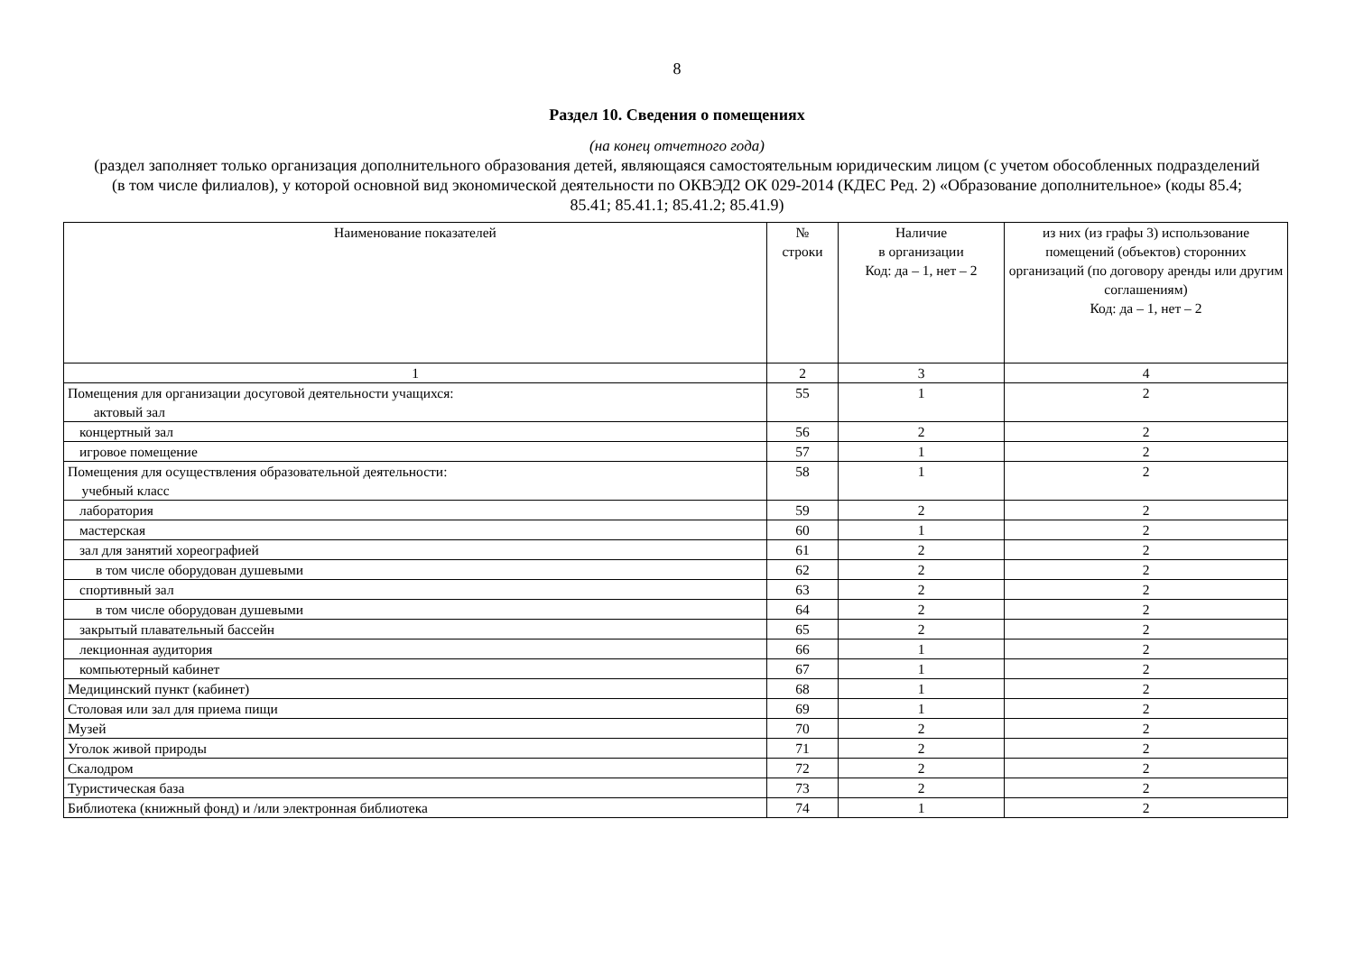8
Раздел 10. Сведения о помещениях
(на конец отчетного года)
(раздел заполняет только организация дополнительного образования детей, являющаяся самостоятельным юридическим лицом (с учетом обособленных подразделений (в том числе филиалов), у которой основной вид экономической деятельности по ОКВЭД2 ОК 029-2014 (КДЕС Ред. 2) «Образование дополнительное» (коды 85.4; 85.41; 85.41.1; 85.41.2; 85.41.9)
| Наименование показателей | № строки | Наличие в организации Код: да – 1, нет – 2 | из них (из графы 3) использование помещений (объектов) сторонних организаций (по договору аренды или другим соглашениям) Код: да – 1, нет – 2 |
| --- | --- | --- | --- |
| 1 | 2 | 3 | 4 |
| Помещения для организации досуговой деятельности учащихся: актовый зал | 55 | 1 | 2 |
| концертный зал | 56 | 2 | 2 |
| игровое помещение | 57 | 1 | 2 |
| Помещения для осуществления образовательной деятельности: учебный класс | 58 | 1 | 2 |
| лаборатория | 59 | 2 | 2 |
| мастерская | 60 | 1 | 2 |
| зал для занятий хореографией | 61 | 2 | 2 |
| в том числе оборудован душевыми | 62 | 2 | 2 |
| спортивный зал | 63 | 2 | 2 |
| в том числе оборудован душевыми | 64 | 2 | 2 |
| закрытый плавательный бассейн | 65 | 2 | 2 |
| лекционная аудитория | 66 | 1 | 2 |
| компьютерный кабинет | 67 | 1 | 2 |
| Медицинский пункт (кабинет) | 68 | 1 | 2 |
| Столовая или зал для приема пищи | 69 | 1 | 2 |
| Музей | 70 | 2 | 2 |
| Уголок живой природы | 71 | 2 | 2 |
| Скалодром | 72 | 2 | 2 |
| Туристическая база | 73 | 2 | 2 |
| Библиотека (книжный фонд) и /или электронная библиотека | 74 | 1 | 2 |